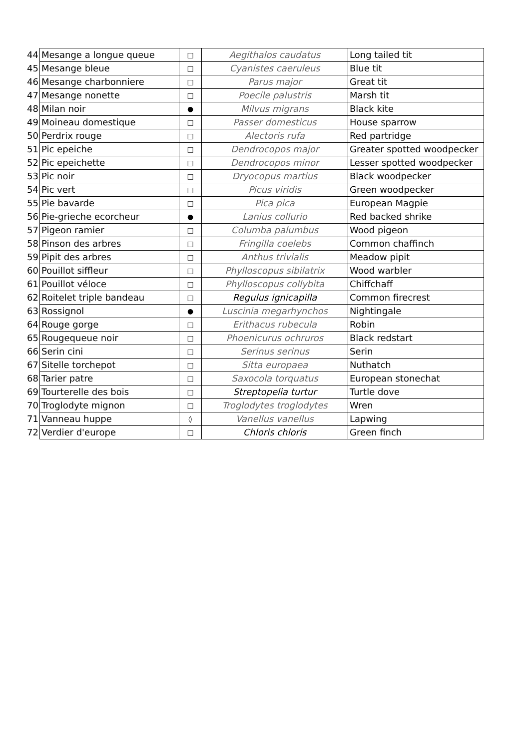| 44 | Mesange a longue queue | □ | Aegithalos caudatus | Long tailed tit |
| 45 | Mesange bleue | □ | Cyanistes caeruleus | Blue tit |
| 46 | Mesange charbonniere | □ | Parus major | Great tit |
| 47 | Mesange nonette | □ | Poecile palustris | Marsh tit |
| 48 | Milan noir | ● | Milvus migrans | Black kite |
| 49 | Moineau domestique | □ | Passer domesticus | House sparrow |
| 50 | Perdrix rouge | □ | Alectoris rufa | Red partridge |
| 51 | Pic epeiche | □ | Dendrocopos major | Greater spotted woodpecker |
| 52 | Pic epeichette | □ | Dendrocopos minor | Lesser spotted woodpecker |
| 53 | Pic noir | □ | Dryocopus martius | Black woodpecker |
| 54 | Pic vert | □ | Picus viridis | Green woodpecker |
| 55 | Pie bavarde | □ | Pica pica | European Magpie |
| 56 | Pie-grieche ecorcheur | ● | Lanius collurio | Red backed shrike |
| 57 | Pigeon ramier | □ | Columba palumbus | Wood pigeon |
| 58 | Pinson des arbres | □ | Fringilla coelebs | Common chaffinch |
| 59 | Pipit des arbres | □ | Anthus trivialis | Meadow pipit |
| 60 | Pouillot siffleur | □ | Phylloscopus sibilatrix | Wood warbler |
| 61 | Pouillot véloce | □ | Phylloscopus collybita | Chiffchaff |
| 62 | Roitelet triple bandeau | □ | Regulus ignicapilla | Common firecrest |
| 63 | Rossignol | ● | Luscinia megarhynchos | Nightingale |
| 64 | Rouge gorge | □ | Erithacus rubecula | Robin |
| 65 | Rougequeue noir | □ | Phoenicurus ochruros | Black redstart |
| 66 | Serin cini | □ | Serinus serinus | Serin |
| 67 | Sitelle torchepot | □ | Sitta europaea | Nuthatch |
| 68 | Tarier patre | □ | Saxocola torquatus | European stonechat |
| 69 | Tourterelle des bois | □ | Streptopelia turtur | Turtle dove |
| 70 | Troglodyte mignon | □ | Troglodytes troglodytes | Wren |
| 71 | Vanneau huppe | ◊ | Vanellus vanellus | Lapwing |
| 72 | Verdier d'europe | □ | Chloris chloris | Green finch |